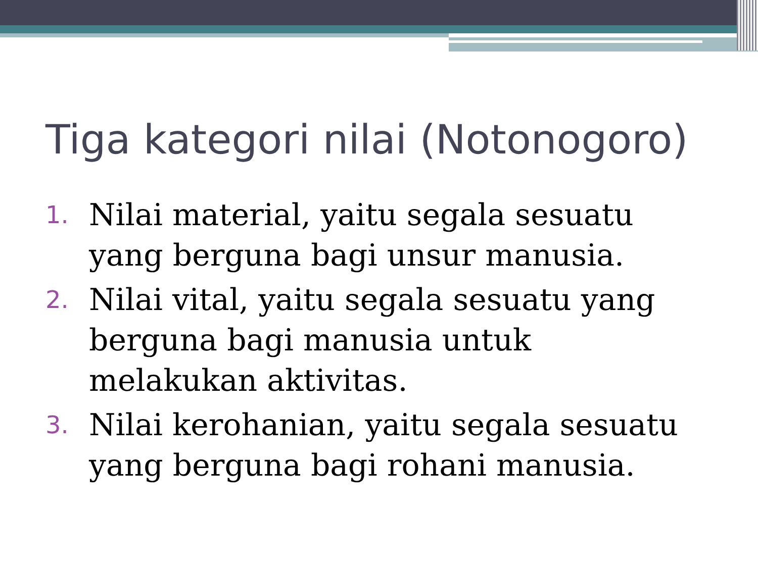Tiga kategori nilai (Notonogoro)
1. Nilai material, yaitu segala sesuatu yang berguna bagi unsur manusia.
2. Nilai vital, yaitu segala sesuatu yang berguna bagi manusia untuk melakukan aktivitas.
3. Nilai kerohanian, yaitu segala sesuatu yang berguna bagi rohani manusia.